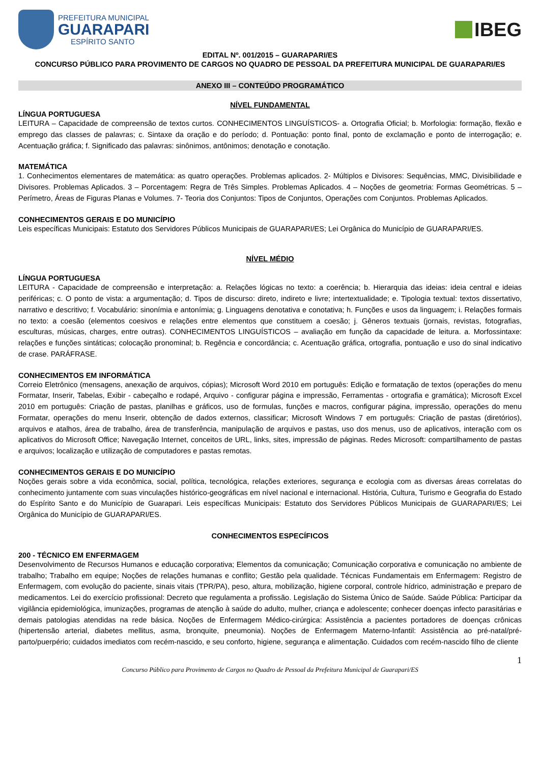PREFEITURA MUNICIPAL
GUARAPARI
ESPÍRITO SANTO
IBEG
EDITAL Nº. 001/2015 – GUARAPARI/ES
CONCURSO PÚBLICO PARA PROVIMENTO DE CARGOS NO QUADRO DE PESSOAL DA PREFEITURA MUNICIPAL DE GUARAPARI/ES
ANEXO III – CONTEÚDO PROGRAMÁTICO
NÍVEL FUNDAMENTAL
LÍNGUA PORTUGUESA
LEITURA – Capacidade de compreensão de textos curtos. CONHECIMENTOS LINGUÍSTICOS- a. Ortografia Oficial; b. Morfologia: formação, flexão e emprego das classes de palavras; c. Sintaxe da oração e do período; d. Pontuação: ponto final, ponto de exclamação e ponto de interrogação; e. Acentuação gráfica; f. Significado das palavras: sinônimos, antônimos; denotação e conotação.
MATEMÁTICA
1. Conhecimentos elementares de matemática: as quatro operações. Problemas aplicados. 2- Múltiplos e Divisores: Sequências, MMC, Divisibilidade e Divisores. Problemas Aplicados. 3 – Porcentagem: Regra de Três Simples. Problemas Aplicados. 4 – Noções de geometria: Formas Geométricas. 5 – Perímetro, Áreas de Figuras Planas e Volumes. 7- Teoria dos Conjuntos: Tipos de Conjuntos, Operações com Conjuntos. Problemas Aplicados.
CONHECIMENTOS GERAIS E DO MUNICÍPIO
Leis específicas Municipais: Estatuto dos Servidores Públicos Municipais de GUARAPARI/ES; Lei Orgânica do Município de GUARAPARI/ES.
NÍVEL MÉDIO
LÍNGUA PORTUGUESA
LEITURA - Capacidade de compreensão e interpretação: a. Relações lógicas no texto: a coerência; b. Hierarquia das ideias: ideia central e ideias periféricas; c. O ponto de vista: a argumentação; d. Tipos de discurso: direto, indireto e livre; intertextualidade; e. Tipologia textual: textos dissertativo, narrativo e descritivo; f. Vocabulário: sinonímia e antonímia; g. Linguagens denotativa e conotativa; h. Funções e usos da linguagem; i. Relações formais no texto: a coesão (elementos coesivos e relações entre elementos que constituem a coesão; j. Gêneros textuais (jornais, revistas, fotografias, esculturas, músicas, charges, entre outras). CONHECIMENTOS LINGUÍSTICOS – avaliação em função da capacidade de leitura. a. Morfossintaxe: relações e funções sintáticas; colocação pronominal; b. Regência e concordância; c. Acentuação gráfica, ortografia, pontuação e uso do sinal indicativo de crase. PARÁFRASE.
CONHECIMENTOS EM INFORMÁTICA
Correio Eletrônico (mensagens, anexação de arquivos, cópias); Microsoft Word 2010 em português: Edição e formatação de textos (operações do menu Formatar, Inserir, Tabelas, Exibir - cabeçalho e rodapé, Arquivo - configurar página e impressão, Ferramentas - ortografia e gramática); Microsoft Excel 2010 em português: Criação de pastas, planilhas e gráficos, uso de formulas, funções e macros, configurar página, impressão, operações do menu Formatar, operações do menu Inserir, obtenção de dados externos, classificar; Microsoft Windows 7 em português: Criação de pastas (diretórios), arquivos e atalhos, área de trabalho, área de transferência, manipulação de arquivos e pastas, uso dos menus, uso de aplicativos, interação com os aplicativos do Microsoft Office; Navegação Internet, conceitos de URL, links, sites, impressão de páginas. Redes Microsoft: compartilhamento de pastas e arquivos; localização e utilização de computadores e pastas remotas.
CONHECIMENTOS GERAIS E DO MUNICÍPIO
Noções gerais sobre a vida econômica, social, política, tecnológica, relações exteriores, segurança e ecologia com as diversas áreas correlatas do conhecimento juntamente com suas vinculações histórico-geográficas em nível nacional e internacional. História, Cultura, Turismo e Geografia do Estado do Espírito Santo e do Município de Guarapari. Leis específicas Municipais: Estatuto dos Servidores Públicos Municipais de GUARAPARI/ES; Lei Orgânica do Município de GUARAPARI/ES.
CONHECIMENTOS ESPECÍFICOS
200 - TÉCNICO EM ENFERMAGEM
Desenvolvimento de Recursos Humanos e educação corporativa; Elementos da comunicação; Comunicação corporativa e comunicação no ambiente de trabalho; Trabalho em equipe; Noções de relações humanas e conflito; Gestão pela qualidade. Técnicas Fundamentais em Enfermagem: Registro de Enfermagem, com evolução do paciente, sinais vitais (TPR/PA), peso, altura, mobilização, higiene corporal, controle hídrico, administração e preparo de medicamentos. Lei do exercício profissional: Decreto que regulamenta a profissão. Legislação do Sistema Único de Saúde. Saúde Pública: Participar da vigilância epidemiológica, imunizações, programas de atenção à saúde do adulto, mulher, criança e adolescente; conhecer doenças infecto parasitárias e demais patologias atendidas na rede básica. Noções de Enfermagem Médico-cirúrgica: Assistência a pacientes portadores de doenças crônicas (hipertensão arterial, diabetes mellitus, asma, bronquite, pneumonia). Noções de Enfermagem Materno-Infantil: Assistência ao pré-natal/pré-parto/puerpério; cuidados imediatos com recém-nascido, e seu conforto, higiene, segurança e alimentação. Cuidados com recém-nascido filho de cliente
1
Concurso Público para Provimento de Cargos no Quadro de Pessoal da Prefeitura Municipal de Guarapari/ES